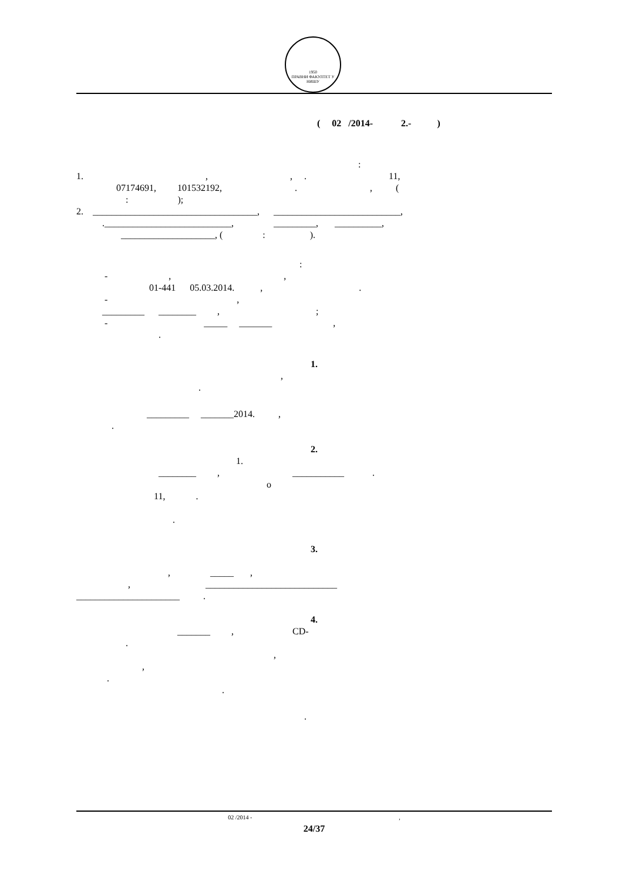1950
ПРАВНИ ФАКУЛТЕТ У НИШУ
( 02 /2014- 2.- )
:
1. , , . 11,
07174691, 101532192, . , (
: );
2. ___________________________________, ___________________________,
.___________________________, _________, __________,
____________________, ( : ).
:
- , ,
01-441 05.03.2014. , .
- ,
_________ ________ , ;
- _____ _______ ,
.
1.
,
.
_________ _______2014. ,
.
2.
1.
________ , ___________ .
о
11, .
.
3.
, _____ ,
, ____________________________
______________________ .
4.
_______ , CD-
.
,
,
.
.
.
02 /2014 -,
24/37